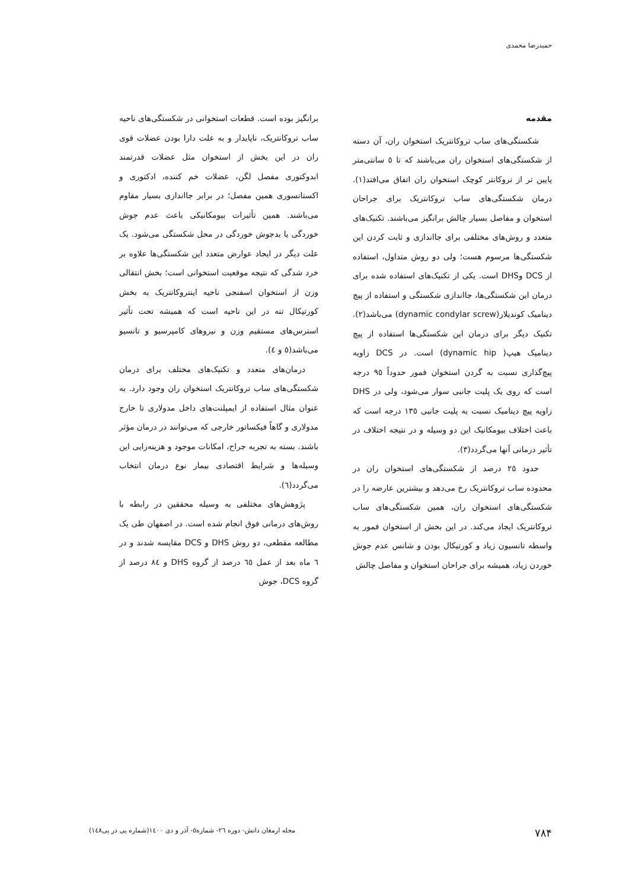حمیدرضا محمدی
مقدمه
شکستگی‌های ساب تروکانتریک استخوان ران، آن دسته از شکستگی‌های استخوان ران می‌باشند که تا ٥ سانتی‌متر پایین تر از تروکانتر کوچک استخوان ران اتفاق می‌افتد(١). درمان شکستگی‌های ساب تروکانتریک برای جراحان استخوان و مفاصل بسیار چالش برانگیز می‌باشند. تکنیک‌های متعدد و روش‌های مختلفی برای جااندازی و ثابت کردن این شکستگی‌ها مرسوم هست؛ ولی دو روش متداول، استفاده از DCS وDHS است. یکی از تکنیک‌های استفاده شده برای درمان این شکستگی‌ها، جااندازی شکستگی و استفاده از پیچ دینامیک کوندیلار(dynamic condylar screw) می‌باشد(٢). تکنیک دیگر برای درمان این شکستگی‌ها استفاده از پیچ دینامیک هیپ( dynamic hip) است. در DCS زاویه پیچ‌گذاری نسبت به گردن استخوان فمور حدوداً ٩٥ درجه است که روی یک پلیت جانبی سوار می‌شود، ولی در DHS زاویه پیچ دینامیک نسبت به پلیت جانبی ١٣٥ درجه است که باعث اختلاف بیومکانیک این دو وسیله و در نتیجه اختلاف در تأثیر درمانی آنها می‌گردد(٣).
حدود ٢٥ درصد از شکستگی‌های استخوان ران در محدوده ساب تروکانتریک رخ می‌دهد و بیشترین عارضه را در شکستگی‌های استخوان ران، همین شکستگی‌های ساب تروکانتریک ایجاد می‌کند. در این بخش از استخوان فمور به واسطه تانسیون زیاد و کورتیکال بودن و شانس عدم جوش خوردن زیاد، همیشه برای جراحان استخوان و مفاصل چالش
برانگیز بوده است. قطعات استخوانی در شکستگی‌های ناحیه ساب تروکانتریک، ناپایدار و به علت دارا بودن عضلات قوی ران در این بخش از استخوان مثل عضلات قدرتمند ابدوکتوری مفصل لگن، عضلات خم کننده، ادکتوری و اکستانسوری همین مفصل؛ در برابر جااندازی بسیار مقاوم می‌باشند. همین تأثیرات بیومکانیکی باعث عدم جوش خوردگی یا بدجوش خوردگی در محل شکستگی می‌شود. یک علت دیگر در ایجاد عوارض متعدد این شکستگی‌ها علاوه بر خرد شدگی که نتیجه موقعیت استخوانی است؛ بخش انتقالی وزن از استخوان اسفنجی ناحیه اینتروکانتریک به بخش کورتیکال تنه در این ناحیه است که همیشه تحت تأثیر استرس‌های مستقیم وزن و نیروهای کامپرسیو و تانسیو می‌باشد(٥ و ٤).
درمان‌های متعدد و تکنیک‌های مختلف برای درمان شکستگی‌های ساب تروکانتریک استخوان ران وجود دارد. به عنوان مثال استفاده از ایمپلنت‌های داخل مدولاری تا خارج مدولاری و گاهاً فیکساتور خارجی که می‌توانند در درمان مؤثر باشند. بسته به تجربه جراح، امکانات موجود و هزینه‌زایی این وسیله‌ها و شرایط اقتصادی بیمار نوع درمان انتخاب می‌گردد(٦).
پژوهش‌های مختلفی به وسیله محققین در رابطه با روش‌های درمانی فوق انجام شده است. در اصفهان طی یک مطالعه مقطعی، دو روش DHS و DCS مقایسه شدند و در ٦ ماه بعد از عمل ٦٥ درصد از گروه DHS و ٨٤ درصد از گروه DCS، جوش
٧٨۴ مجله ارمغان دانش- دوره ٢٦- شماره٥- آذر و دی ١٤٠٠(شماره پی در پی١٤٨)